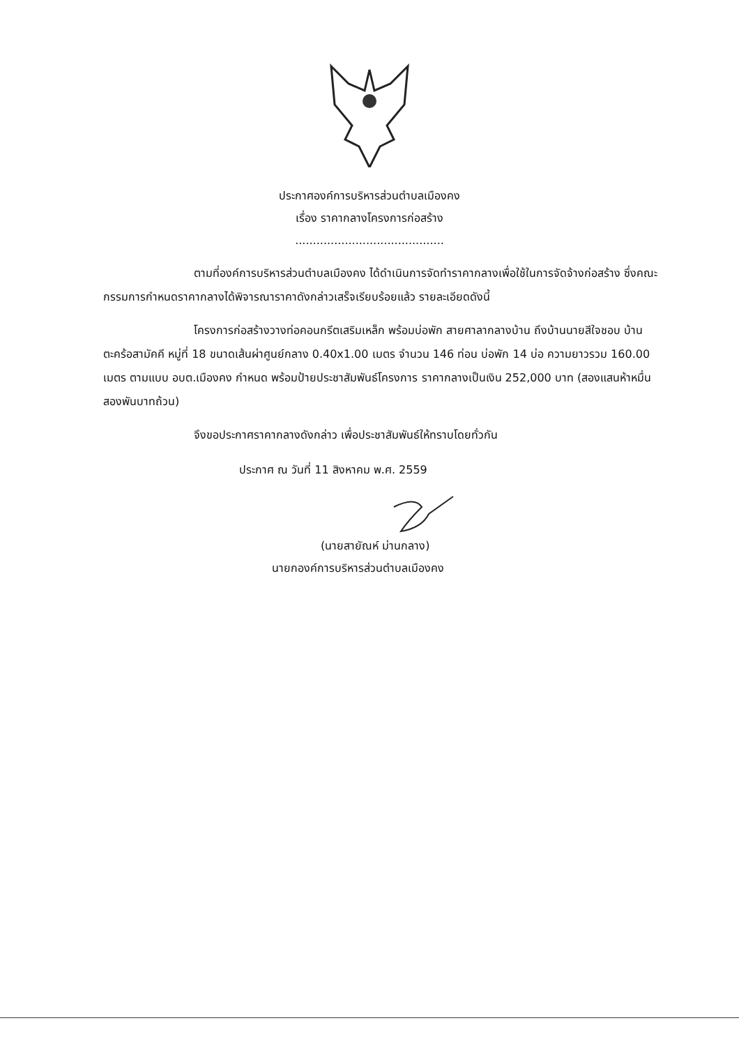ประกาศองค์การบริหารส่วนตำบลเมืองคง
เรื่อง ราคากลางโครงการก่อสร้าง
..........................................
ตามที่องค์การบริหารส่วนตำบลเมืองคง ได้ดำเนินการจัดทำราคากลางเพื่อใช้ในการจัดจ้างก่อสร้าง ซึ่งคณะกรรมการกำหนดราคากลางได้พิจารณาราคาดังกล่าวเสร็จเรียบร้อยแล้ว รายละเอียดดังนี้
โครงการก่อสร้างวางท่อคอนกรีตเสริมเหล็ก พร้อมบ่อพัก สายศาลากลางบ้าน ถึงบ้านนายสีใจชอบ บ้านตะคร้อสามัคคี หมู่ที่ 18 ขนาดเส้นผ่าศูนย์กลาง 0.40x1.00 เมตร จำนวน 146 ท่อน บ่อพัก 14 บ่อ ความยาวรวม 160.00 เมตร ตามแบบ อบต.เมืองคง กำหนด พร้อมป้ายประชาสัมพันธ์โครงการ ราคากลางเป็นเงิน 252,000 บาท (สองแสนห้าหมื่นสองพันบาทถ้วน)
จึงขอประกาศราคากลางดังกล่าว เพื่อประชาสัมพันธ์ให้ทราบโดยทั่วกัน
ประกาศ ณ วันที่ 11 สิงหาคม พ.ศ. 2559
(นายสายัณห์ ม่านกลาง)
นายกองค์การบริหารส่วนตำบลเมืองคง